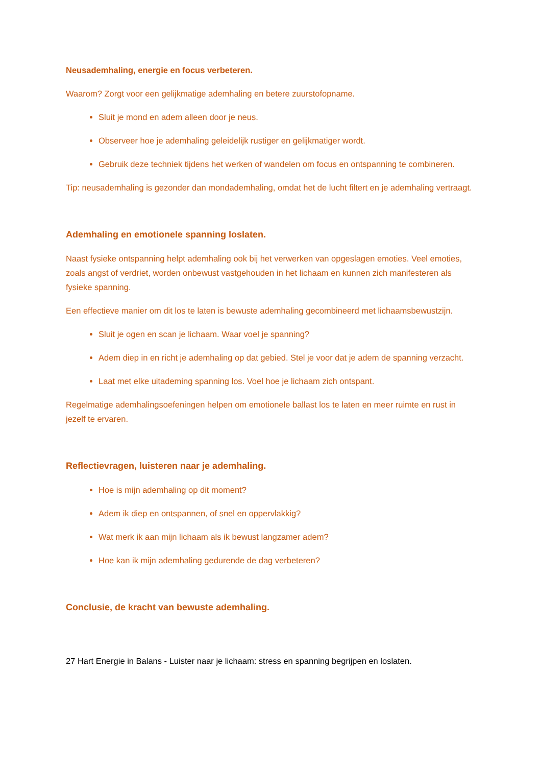Neusademhaling, energie en focus verbeteren.
Waarom? Zorgt voor een gelijkmatige ademhaling en betere zuurstofopname.
Sluit je mond en adem alleen door je neus.
Observeer hoe je ademhaling geleidelijk rustiger en gelijkmatiger wordt.
Gebruik deze techniek tijdens het werken of wandelen om focus en ontspanning te combineren.
Tip: neusademhaling is gezonder dan mondademhaling, omdat het de lucht filtert en je ademhaling vertraagt.
Ademhaling en emotionele spanning loslaten.
Naast fysieke ontspanning helpt ademhaling ook bij het verwerken van opgeslagen emoties. Veel emoties, zoals angst of verdriet, worden onbewust vastgehouden in het lichaam en kunnen zich manifesteren als fysieke spanning.
Een effectieve manier om dit los te laten is bewuste ademhaling gecombineerd met lichaamsbewustzijn.
Sluit je ogen en scan je lichaam. Waar voel je spanning?
Adem diep in en richt je ademhaling op dat gebied. Stel je voor dat je adem de spanning verzacht.
Laat met elke uitademing spanning los. Voel hoe je lichaam zich ontspant.
Regelmatige ademhalingsoefeningen helpen om emotionele ballast los te laten en meer ruimte en rust in jezelf te ervaren.
Reflectievragen, luisteren naar je ademhaling.
Hoe is mijn ademhaling op dit moment?
Adem ik diep en ontspannen, of snel en oppervlakkig?
Wat merk ik aan mijn lichaam als ik bewust langzamer adem?
Hoe kan ik mijn ademhaling gedurende de dag verbeteren?
Conclusie, de kracht van bewuste ademhaling.
27 Hart Energie in Balans - Luister naar je lichaam: stress en spanning begrijpen en loslaten.